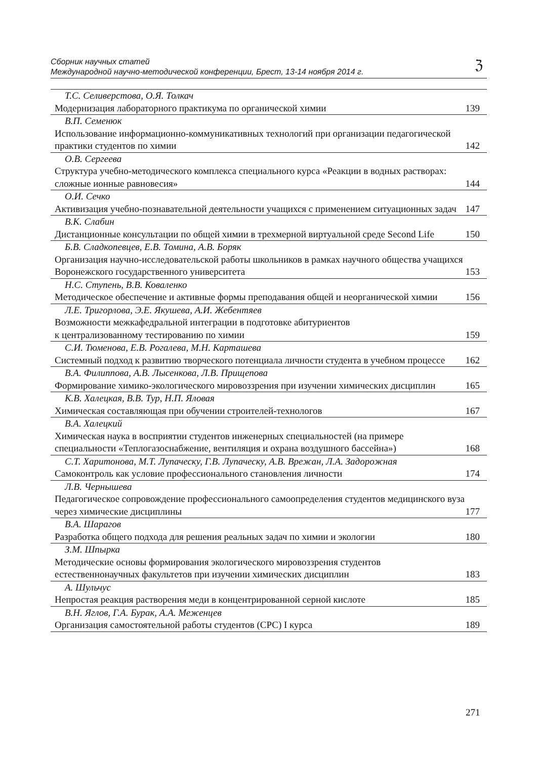Сборник научных статей
Международной научно-методической конференции, Брест, 13-14 ноября 2014 г.
ℨ
Т.С. Селиверстова, О.Я. Толкач
Модернизация лабораторного практикума по органической химии 139
В.П. Семенюк
Использование информационно-коммуникативных технологий при организации педагогической практики студентов по химии 142
О.В. Сергеева
Структура учебно-методического комплекса специального курса «Реакции в водных растворах: сложные ионные равновесия» 144
О.И. Сечко
Активизация учебно-познавательной деятельности учащихся с применением ситуационных задач 147
В.К. Слабин
Дистанционные консультации по общей химии в трехмерной виртуальной среде Second Life 150
Б.В. Сладкопевцев, Е.В. Томина, А.В. Боряк
Организация научно-исследовательской работы школьников в рамках научного общества учащихся Воронежского государственного университета 153
Н.С. Ступень, В.В. Коваленко
Методическое обеспечение и активные формы преподавания общей и неорганической химии 156
Л.Е. Тригорлова, Э.Е. Якушева, А.И. Жебентяев
Возможности межкафедральной интеграции в подготовке абитуриентов
к централизованному тестированию по химии 159
С.И. Тюменова, Е.В. Рогалева, М.Н. Карташева
Системный подход к развитию творческого потенциала личности студента в учебном процессе 162
В.А. Филиппова, А.В. Лысенкова, Л.В. Прищепова
Формирование химико-экологического мировоззрения при изучении химических дисциплин 165
К.В. Халецкая, В.В. Тур, Н.П. Яловая
Химическая составляющая при обучении строителей-технологов 167
В.А. Халецкий
Химическая наука в восприятии студентов инженерных специальностей (на примере специальности «Теплогазоснабжение, вентиляция и охрана воздушного бассейна») 168
С.Т. Харитонова, М.Т. Лупаческу, Г.В. Лупаческу, А.В. Врежан, Л.А. Задорожная
Самоконтроль как условие профессионального становления личности 174
Л.В. Чернышева
Педагогическое сопровождение профессионального самоопределения студентов медицинского вуза через химические дисциплины 177
В.А. Шарагов
Разработка общего подхода для решения реальных задач по химии и экологии 180
З.М. Шпырка
Методические основы формирования экологического мировоззрения студентов естественнонаучных факультетов при изучении химических дисциплин 183
А. Шульчус
Непростая реакция растворения меди в концентрированной серной кислоте 185
В.Н. Яглов, Г.А. Бурак, А.А. Меженцев
Организация самостоятельной работы студентов (СРС) I курса 189
271